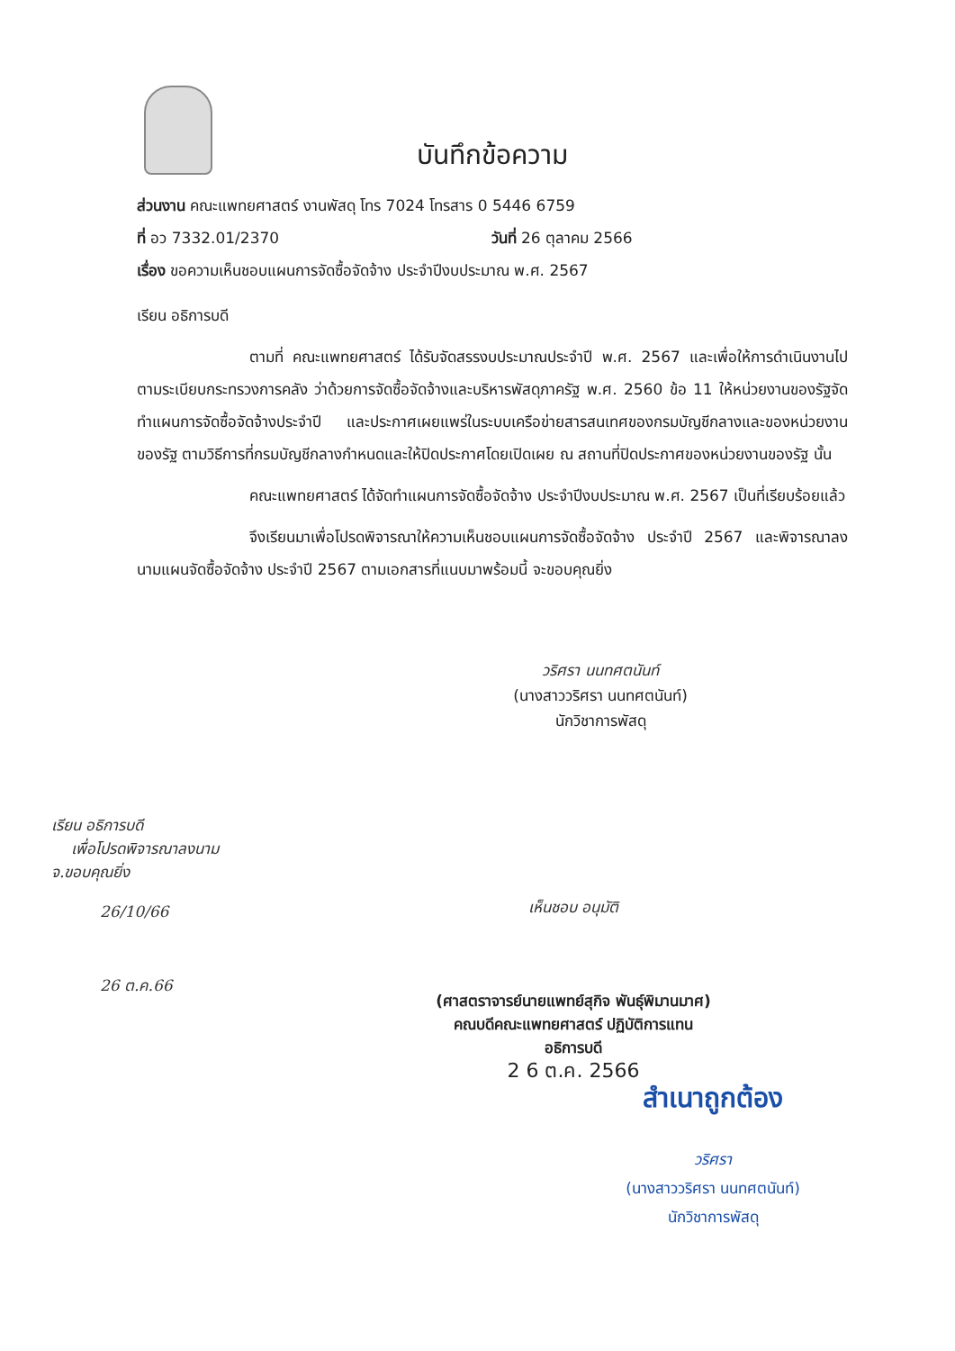บันทึกข้อความ
ส่วนงาน คณะแพทยศาสตร์ งานพัสดุ โทร 7024 โทรสาร 0 5446 6759
ที่ อว 7332.01/2370 วันที่ 26 ตุลาคม 2566
เรื่อง ขอความเห็นชอบแผนการจัดซื้อจัดจ้าง ประจำปีงบประมาณ พ.ศ. 2567
เรียน อธิการบดี
ตามที่ คณะแพทยศาสตร์ ได้รับจัดสรรงบประมาณประจำปี พ.ศ. 2567 และเพื่อให้การดำเนินงานไปตามระเบียบกระทรวงการคลัง ว่าด้วยการจัดซื้อจัดจ้างและบริหารพัสดุภาครัฐ พ.ศ. 2560 ข้อ 11 ให้หน่วยงานของรัฐจัดทำแผนการจัดซื้อจัดจ้างประจำปี และประกาศเผยแพร่ในระบบเครือข่ายสารสนเทศของกรมบัญชีกลางและของหน่วยงานของรัฐ ตามวิธีการที่กรมบัญชีกลางกำหนดและให้ปิดประกาศโดยเปิดเผย ณ สถานที่ปิดประกาศของหน่วยงานของรัฐ นั้น
คณะแพทยศาสตร์ ได้จัดทำแผนการจัดซื้อจัดจ้าง ประจำปีงบประมาณ พ.ศ. 2567 เป็นที่เรียบร้อยแล้ว
จึงเรียนมาเพื่อโปรดพิจารณาให้ความเห็นชอบแผนการจัดซื้อจัดจ้าง ประจำปี 2567 และพิจารณาลงนามแผนจัดซื้อจัดจ้าง ประจำปี 2567 ตามเอกสารที่แนบมาพร้อมนี้ จะขอบคุณยิ่ง
วริศรา นนทศตนันท์
(นางสาววริศรา นนทศตนันท์)
นักวิชาการพัสดุ
เรียน อธิการบดี
เพื่อโปรดพิจารณาลงนาม
จ.ขอบคุณยิ่ง
26/10/66
26 ต.ค.66
เห็นชอบ อนุมัติ
(ศาสตราจารย์นายแพทย์สุกิจ พันธุ์พิมานมาศ)
คณบดีคณะแพทยศาสตร์ ปฏิบัติการแทน
อธิการบดี
2 6 ต.ค. 2566
สำเนาถูกต้อง
วริศรา
(นางสาววริศรา นนทศตนันท์)
นักวิชาการพัสดุ